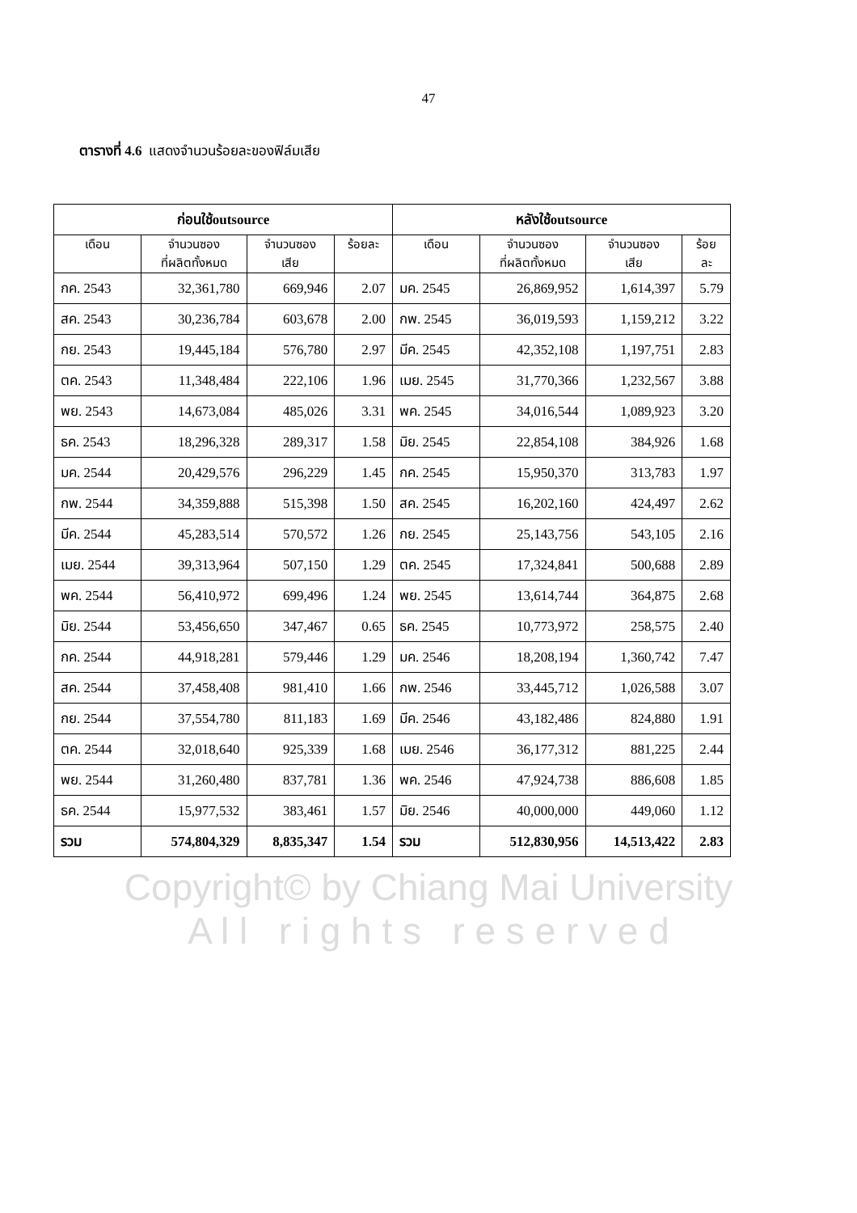47
ตารางที่ 4.6 แสดงจำนวนร้อยละของฟิล์มเสีย
| ก่อนใช้outsource | | | | หลังใช้outsource | | | |
| --- | --- | --- | --- | --- | --- | --- | --- |
| เดือน | จำนวนซอง ที่ผลิตทั้งหมด | จำนวนซอง เสีย | ร้อยละ | เดือน | จำนวนซอง ที่ผลิตทั้งหมด | จำนวนซอง เสีย | ร้อย ละ |
| กค. 2543 | 32,361,780 | 669,946 | 2.07 | มค. 2545 | 26,869,952 | 1,614,397 | 5.79 |
| สค. 2543 | 30,236,784 | 603,678 | 2.00 | กพ. 2545 | 36,019,593 | 1,159,212 | 3.22 |
| กย. 2543 | 19,445,184 | 576,780 | 2.97 | มีค. 2545 | 42,352,108 | 1,197,751 | 2.83 |
| ตค. 2543 | 11,348,484 | 222,106 | 1.96 | เมย. 2545 | 31,770,366 | 1,232,567 | 3.88 |
| พย. 2543 | 14,673,084 | 485,026 | 3.31 | พค. 2545 | 34,016,544 | 1,089,923 | 3.20 |
| ธค. 2543 | 18,296,328 | 289,317 | 1.58 | มิย. 2545 | 22,854,108 | 384,926 | 1.68 |
| มค. 2544 | 20,429,576 | 296,229 | 1.45 | กค. 2545 | 15,950,370 | 313,783 | 1.97 |
| กพ. 2544 | 34,359,888 | 515,398 | 1.50 | สค. 2545 | 16,202,160 | 424,497 | 2.62 |
| มีค. 2544 | 45,283,514 | 570,572 | 1.26 | กย. 2545 | 25,143,756 | 543,105 | 2.16 |
| เมย. 2544 | 39,313,964 | 507,150 | 1.29 | ตค. 2545 | 17,324,841 | 500,688 | 2.89 |
| พค. 2544 | 56,410,972 | 699,496 | 1.24 | พย. 2545 | 13,614,744 | 364,875 | 2.68 |
| มิย. 2544 | 53,456,650 | 347,467 | 0.65 | ธค. 2545 | 10,773,972 | 258,575 | 2.40 |
| กค. 2544 | 44,918,281 | 579,446 | 1.29 | มค. 2546 | 18,208,194 | 1,360,742 | 7.47 |
| สค. 2544 | 37,458,408 | 981,410 | 1.66 | กพ. 2546 | 33,445,712 | 1,026,588 | 3.07 |
| กย. 2544 | 37,554,780 | 811,183 | 1.69 | มีค. 2546 | 43,182,486 | 824,880 | 1.91 |
| ตค. 2544 | 32,018,640 | 925,339 | 1.68 | เมย. 2546 | 36,177,312 | 881,225 | 2.44 |
| พย. 2544 | 31,260,480 | 837,781 | 1.36 | พค. 2546 | 47,924,738 | 886,608 | 1.85 |
| ธค. 2544 | 15,977,532 | 383,461 | 1.57 | มิย. 2546 | 40,000,000 | 449,060 | 1.12 |
| รวม | 574,804,329 | 8,835,347 | 1.54 | รวม | 512,830,956 | 14,513,422 | 2.83 |
Copyright© by Chiang Mai University
A l l r i g h t s r e s e r v e d